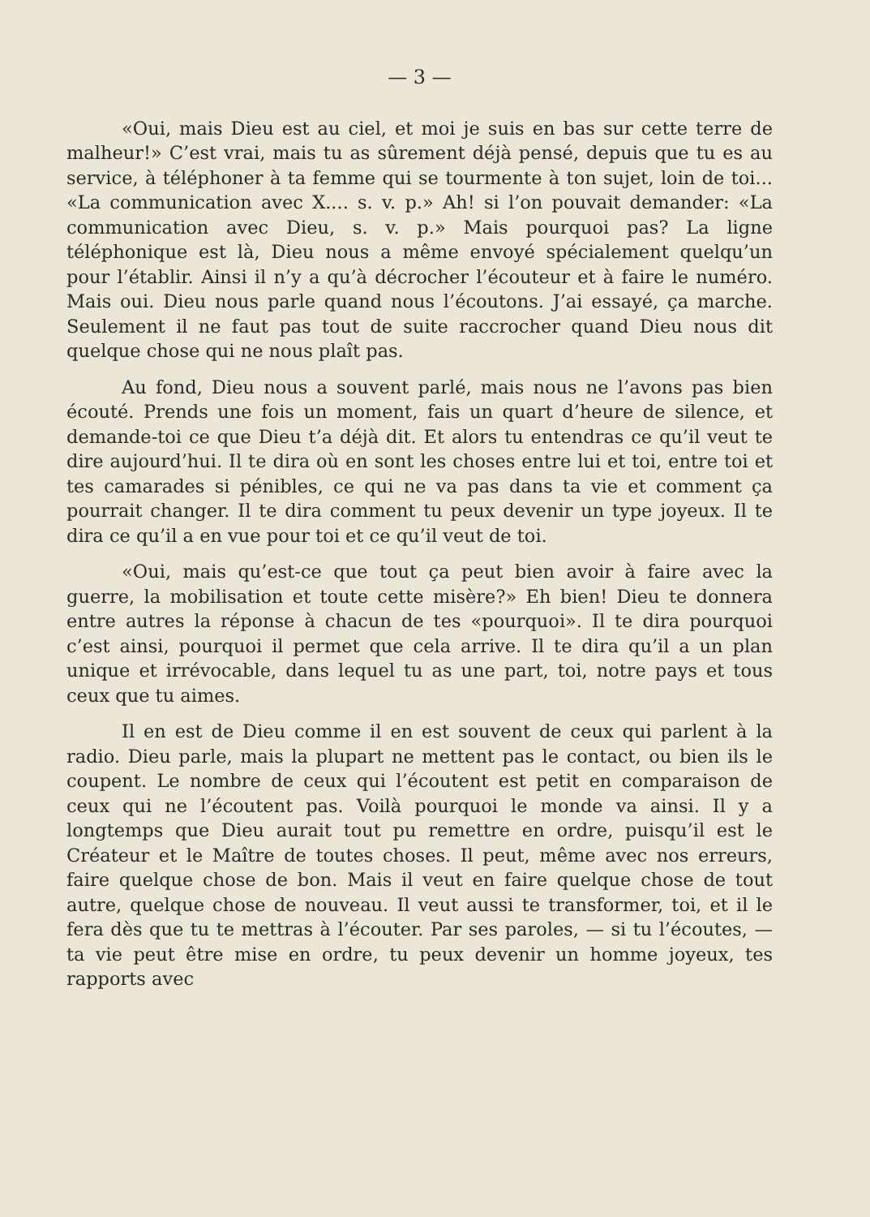— 3 —
«Oui, mais Dieu est au ciel, et moi je suis en bas sur cette terre de malheur!» C’est vrai, mais tu as sûrement déjà pensé, depuis que tu es au service, à téléphoner à ta femme qui se tourmente à ton sujet, loin de toi... «La communication avec X.... s. v. p.» Ah! si l’on pouvait demander: «La communication avec Dieu, s. v. p.» Mais pourquoi pas? La ligne téléphonique est là, Dieu nous a même envoyé spécialement quelqu’un pour l’établir. Ainsi il n’y a qu’à décrocher l’écouteur et à faire le numéro. Mais oui. Dieu nous parle quand nous l’écoutons. J’ai essayé, ça marche. Seulement il ne faut pas tout de suite raccrocher quand Dieu nous dit quelque chose qui ne nous plaît pas.
Au fond, Dieu nous a souvent parlé, mais nous ne l’avons pas bien écouté. Prends une fois un moment, fais un quart d’heure de silence, et demande-toi ce que Dieu t’a déjà dit. Et alors tu entendras ce qu’il veut te dire aujourd’hui. Il te dira où en sont les choses entre lui et toi, entre toi et tes camarades si pénibles, ce qui ne va pas dans ta vie et comment ça pourrait changer. Il te dira comment tu peux devenir un type joyeux. Il te dira ce qu’il a en vue pour toi et ce qu’il veut de toi.
«Oui, mais qu’est-ce que tout ça peut bien avoir à faire avec la guerre, la mobilisation et toute cette misère?» Eh bien! Dieu te donnera entre autres la réponse à chacun de tes «pourquoi». Il te dira pourquoi c’est ainsi, pourquoi il permet que cela arrive. Il te dira qu’il a un plan unique et irrévocable, dans lequel tu as une part, toi, notre pays et tous ceux que tu aimes.
Il en est de Dieu comme il en est souvent de ceux qui parlent à la radio. Dieu parle, mais la plupart ne mettent pas le contact, ou bien ils le coupent. Le nombre de ceux qui l’écoutent est petit en comparaison de ceux qui ne l’écoutent pas. Voilà pourquoi le monde va ainsi. Il y a longtemps que Dieu aurait tout pu remettre en ordre, puisqu’il est le Créateur et le Maître de toutes choses. Il peut, même avec nos erreurs, faire quelque chose de bon. Mais il veut en faire quelque chose de tout autre, quelque chose de nouveau. Il veut aussi te transformer, toi, et il le fera dès que tu te mettras à l’écouter. Par ses paroles, — si tu l’écoutes, — ta vie peut être mise en ordre, tu peux devenir un homme joyeux, tes rapports avec